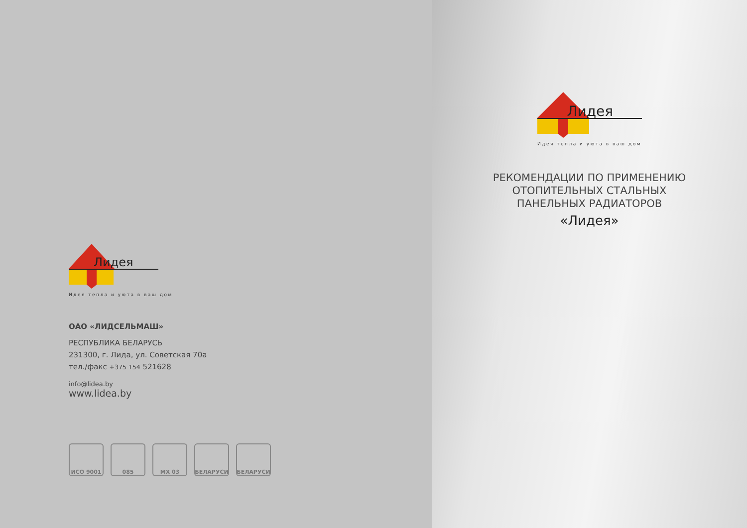Лидея
Идея тепла и уюта в ваш дом
ОАО «ЛИДСЕЛЬМАШ»
РЕСПУБЛИКА БЕЛАРУСЬ
231300, г. Лида, ул. Советская 70а
тел./факс +375 154 521628
info@lidea.by
www.lidea.by
ИСО 9001 085 МХ 03 БЕЛАРУСИ БЕЛАРУСИ
Лидея
Идея тепла и уюта в ваш дом
РЕКОМЕНДАЦИИ ПО ПРИМЕНЕНИЮ
ОТОПИТЕЛЬНЫХ СТАЛЬНЫХ
ПАНЕЛЬНЫХ РАДИАТОРОВ
«Лидея»